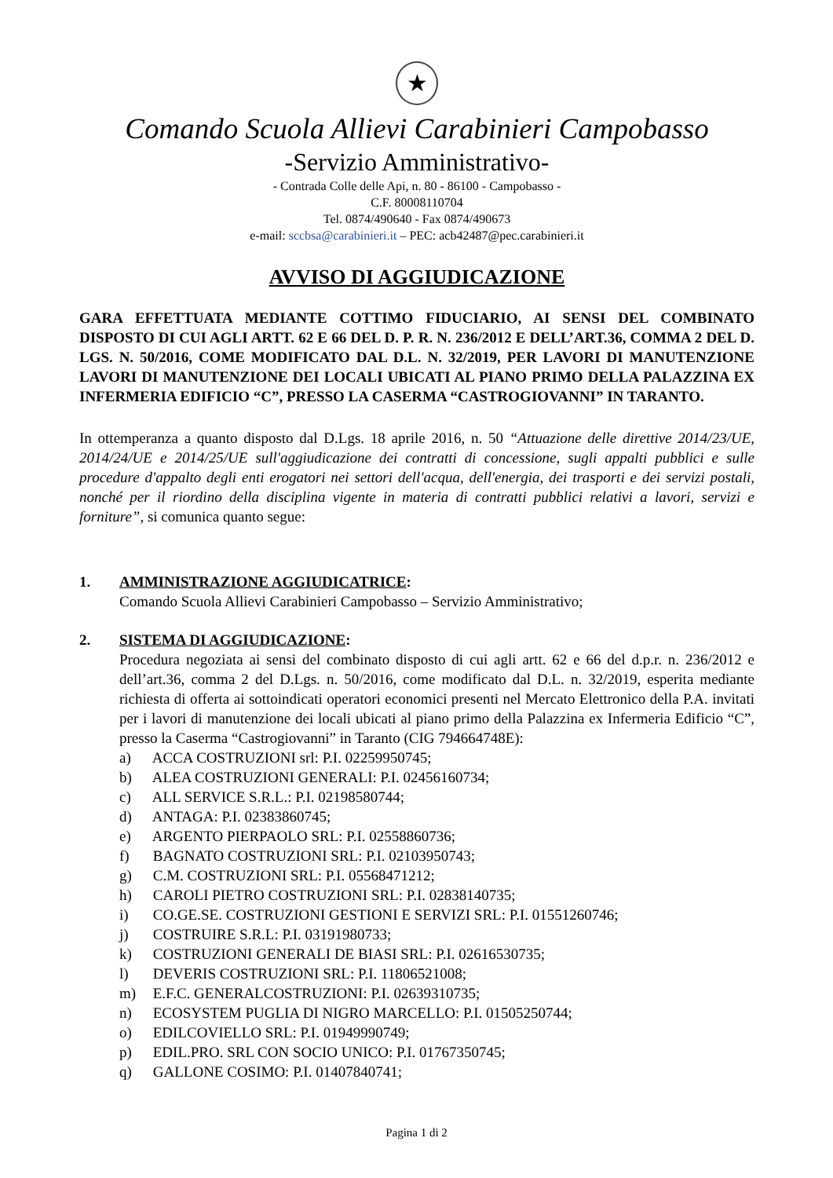★
Comando Scuola Allievi Carabinieri Campobasso
-Servizio Amministrativo-
- Contrada Colle delle Api, n. 80 - 86100 - Campobasso -
C.F. 80008110704
Tel. 0874/490640 - Fax 0874/490673
e-mail: sccbsa@carabinieri.it – PEC: acb42487@pec.carabinieri.it
AVVISO DI AGGIUDICAZIONE
GARA EFFETTUATA MEDIANTE COTTIMO FIDUCIARIO, AI SENSI DEL COMBINATO DISPOSTO DI CUI AGLI ARTT. 62 E 66 DEL D. P. R. N. 236/2012 E DELL’ART.36, COMMA 2 DEL D. LGS. N. 50/2016, COME MODIFICATO DAL D.L. N. 32/2019, PER LAVORI DI MANUTENZIONE LAVORI DI MANUTENZIONE DEI LOCALI UBICATI AL PIANO PRIMO DELLA PALAZZINA EX INFERMERIA EDIFICIO “C”, PRESSO LA CASERMA “CASTROGIOVANNI” IN TARANTO.
In ottemperanza a quanto disposto dal D.Lgs. 18 aprile 2016, n. 50 “Attuazione delle direttive 2014/23/UE, 2014/24/UE e 2014/25/UE sull'aggiudicazione dei contratti di concessione, sugli appalti pubblici e sulle procedure d'appalto degli enti erogatori nei settori dell'acqua, dell'energia, dei trasporti e dei servizi postali, nonché per il riordino della disciplina vigente in materia di contratti pubblici relativi a lavori, servizi e forniture”, si comunica quanto segue:
1. AMMINISTRAZIONE AGGIUDICATRICE:
Comando Scuola Allievi Carabinieri Campobasso – Servizio Amministrativo;
2. SISTEMA DI AGGIUDICAZIONE:
Procedura negoziata ai sensi del combinato disposto di cui agli artt. 62 e 66 del d.p.r. n. 236/2012 e dell’art.36, comma 2 del D.Lgs. n. 50/2016, come modificato dal D.L. n. 32/2019, esperita mediante richiesta di offerta ai sottoindicati operatori economici presenti nel Mercato Elettronico della P.A. invitati per i lavori di manutenzione dei locali ubicati al piano primo della Palazzina ex Infermeria Edificio “C”, presso la Caserma “Castrogiovanni” in Taranto (CIG 794664748E):
a) ACCA COSTRUZIONI srl: P.I. 02259950745;
b) ALEA COSTRUZIONI GENERALI: P.I. 02456160734;
c) ALL SERVICE S.R.L.: P.I. 02198580744;
d) ANTAGA: P.I. 02383860745;
e) ARGENTO PIERPAOLO SRL: P.I. 02558860736;
f) BAGNATO COSTRUZIONI SRL: P.I. 02103950743;
g) C.M. COSTRUZIONI SRL: P.I. 05568471212;
h) CAROLI PIETRO COSTRUZIONI SRL: P.I. 02838140735;
i) CO.GE.SE. COSTRUZIONI GESTIONI E SERVIZI SRL: P.I. 01551260746;
j) COSTRUIRE S.R.L: P.I. 03191980733;
k) COSTRUZIONI GENERALI DE BIASI SRL: P.I. 02616530735;
l) DEVERIS COSTRUZIONI SRL: P.I. 11806521008;
m) E.F.C. GENERALCOSTRUZIONI: P.I. 02639310735;
n) ECOSYSTEM PUGLIA DI NIGRO MARCELLO: P.I. 01505250744;
o) EDILCOVIELLO SRL: P.I. 01949990749;
p) EDIL.PRO. SRL CON SOCIO UNICO: P.I. 01767350745;
q) GALLONE COSIMO: P.I. 01407840741;
Pagina 1 di 2